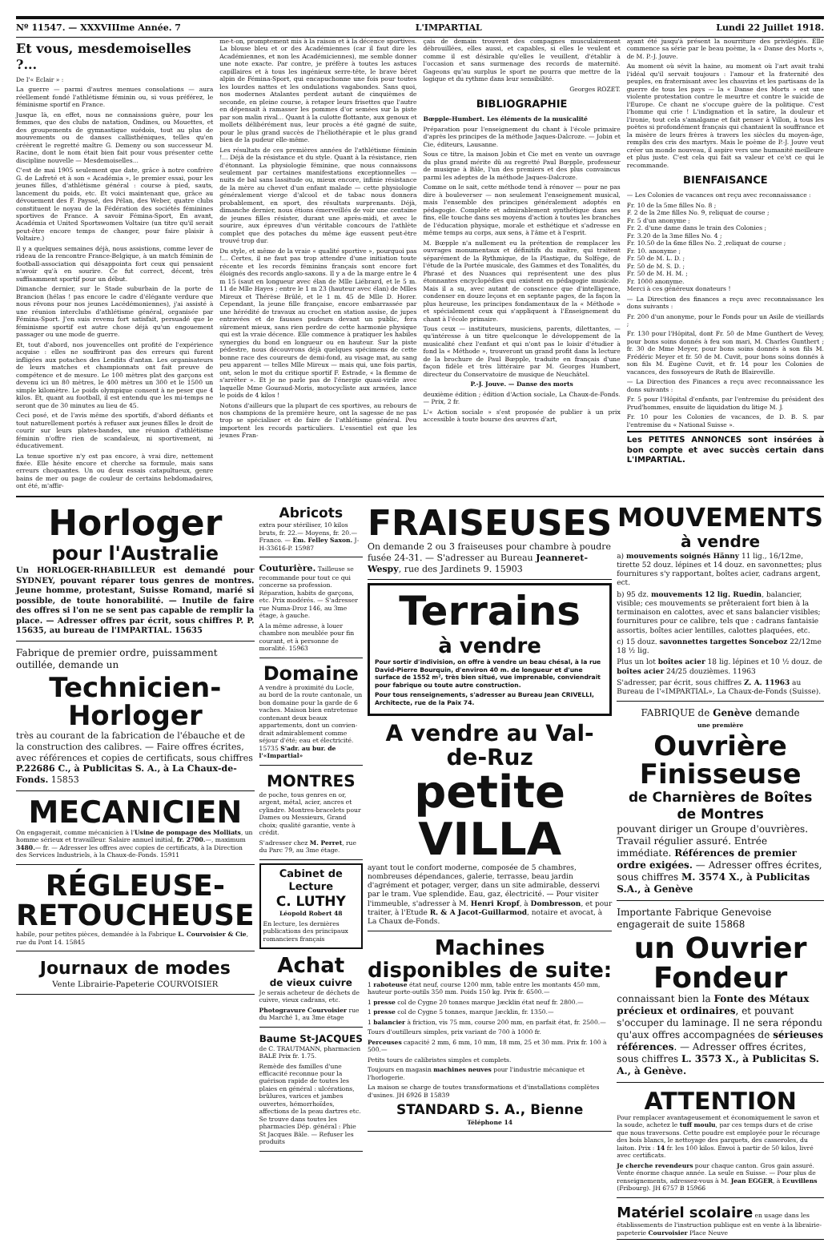Nº 11547. — XXXVIIIme Année. 7 L'IMPARTIAL Lundi 22 Juillet 1918.
Et vous, mesdemoiselles ?...
De l'« Eclair » :
La guerre — parmi d'autres menues consolations — aura réellement fondé l'athlétisme féminin ou, si vous préférez, le féminisme sportif en France.
Jusque là, en effet, nous ne connaissions guère, pour les femmes, que des clubs de natation, Ondines, ou Mouettes, et des groupements de gymnastique suédois, tout au plus de mouvements ou de danses callisthéniques, telles qu'en créèrent le regretté maître G. Demeny ou son successeur M. Racine, dont le nom était bien fait pour vous présenter cette discipline nouvelle — Mesdemoiselles...
C'est de mai 1905 seulement que date, grâce à notre confrère G. de Lafreté et à son « Académia », le premier essai, pour les jeunes filles, d'athlétisme général : course à pied, sauts, lancement du poids, etc. Et voici maintenant que, grâce au dévouement des F. Payssé, des Pélan, des Weber, quatre clubs constituent le noyau de la Fédération des sociétés féminines sportives de France. A savoir Fémina-Sport, En avant, Académia et United Sportswomen Voltaire (un titre qu'il serait peut-être encore temps de changer, pour faire plaisir à Voltaire.)
Il y a quelques semaines déjà, nous assistions, comme lever de rideau de la rencontre France-Belgique, à un match féminin de football-association qui désappointa fort ceux qui pensaient n'avoir qu'à en sourire. Ce fut correct, décent, très suffisamment sportif pour un début.
Dimanche dernier, sur le Stade suburbain de la porte de Brancion (hélas ! pas encore le cadre d'élégante verdure que nous rêvons pour nos jeunes Lacédémoniennes), j'ai assisté à une réunion interclubs d'athlétisme général, organisée par Fémina-Sport. J'en suis revenu fort satisfait, persuadé que le féminisme sportif est autre chose déjà qu'un engouement passager ou une mode de guerre.
Et, tout d'abord, nos jouvencelles ont profité de l'expérience acquise : elles ne souffriront pas des erreurs qui furent infligées aux potaches des Lendits d'antan. Les organisateurs de leurs matches et championnats ont fait preuve de compétence et de mesure. Le 100 mètres plat des garçons est devenu ici un 80 mètres, le 400 mètres un 300 et le 1500 un simple kilomètre. Le poids olympique consent à ne peser que 4 kilos. Et, quant au football, il est entendu que les mi-temps ne seront que de 30 minutes au lieu de 45.
Ceci posé, et de l'avis même des sportifs, d'abord défiants et tout naturellement portés à refuser aux jeunes filles le droit de courir sur leurs plates-bandes, une réunion d'athlétisme féminin n'offre rien de scandaleux, ni sportivement, ni éducativement.
La tenue sportive n'y est pas encore, à vrai dire, nettement fixée. Elle hésite encore et cherche sa formule, mais sans erreurs choquantes. Un ou deux essais catapultueux, genre bains de mer ou page de couleur de certains hebdomadaires, ont été, m'affir-
me-t-on, promptement mis à la raison et à la décence sportives. La blouse bleu et or des Académiennes (car il faut dire les Académiennes, et non les Académiciennes), me semble donner une note exacte. Par contre, je préfère à toutes les astuces capillaires et à tous les ingénieux serre-tête, le brave béret alpin de Fémina-Sport, qui encapuchonne une fois pour toutes les lourdes nattes et les ondulations vagabondes. Sans quoi, nos modernes Atalantes perdent autant de cinquièmes de seconde, en pleine course, à retaper leurs frisettes que l'autre en dépensait à ramasser les pommes d'or semées sur la piste par son malin rival... Quant à la culotte flottante, aux genoux et mollets délibérément nus, leur procès a été gagné de suite, pour le plus grand succès de l'héliothérapie et le plus grand bien de la pudeur elle-même.
Les résultats de ces premières années de l'athlétisme féminin !... Déjà de la résistance et du style. Quant à la résistance, rien d'étonnant. La physiologie féminine, que nous connaissons seulement par certaines manifestations exceptionnelles — nuits de bal sans lassitude ou, mieux encore, infinie résistance de la mère au chevet d'un enfant malade — cette physiologie généralement vierge d'alcool et de tabac nous donnera probablement, en sport, des résultats surprenants. Déjà, dimanche dernier, nous étions émerveillés de voir une centaine de jeunes filles résister, durant une après-midi, et avec le sourire, aux épreuves d'un véritable concours de l'athlète complet que des potaches du même âge eussent peut-être trouvé trop dur.
Du style, et même de la vraie « qualité sportive », pourquoi pas !... Certes, il ne faut pas trop attendre d'une initiation toute récente et les records féminins français sont encore fort éloignés des records anglo-saxons. Il y a de la marge entre le 4 m 15 (saut en longueur avec élan de Mlle Liébrard, et le 5 m. 11 de Mlle Hayes ; entre le 1 m 23 (hauteur avec élan) de Mlles Mireux et Thérèse Brûlé, et le 1 m. 45 de Mlle D. Horer. Cependant, la jeune fille française, encore embarrassée par une hérédité de travaux au crochet en station assise, de jupes entravées et de fausses pudeurs devant un public, fera sûrement mieux, sans rien perdre de cette harmonie physique qui est la vraie décence. Elle commence à pratiquer les habiles synergies du bond en longueur ou en hauteur. Sur la piste pédestre, nous découvrons déjà quelques spécimens de cette bonne race des coureurs de demi-fond, au visage mat, au sang peu apparent — telles Mlle Mireux — mais qui, une fois partis, ont, selon le mot du critique sportif F. Estrade, « la flemme de s'arrêter ». Et je ne parle pas de l'énergie quasi-virile avec laquelle Mme Gouraud-Moris, motocycliste aux armées, lance le poids de 4 kilos !
Notons d'ailleurs que la plupart de ces sportives, au rebours de nos champions de la première heure, ont la sagesse de ne pas trop se spécialiser et de faire de l'athlétisme général. Peu importent les records particuliers. L'essentiel est que les jeunes Fran-
çais de demain trouvent des compagnes musculairement débrouillées, elles aussi, et capables, si elles le veulent et comme il est désirable qu'elles le veuillent, d'établir à l'occasion et sans surmenage des records de maternité. Gageons qu'au surplus le sport ne pourra que mettre de la logique et du rythme dans leur sensibilité.
Georges ROZET.
BIBLIOGRAPHIE
Bœpple-Humbert. Les éléments de la musicalité
Préparation pour l'enseignement du chant à l'école primaire d'après les principes de la méthode Jaques-Dalcroze. — Jobin et Cie, éditeurs, Lausanne.
Sous ce titre, la maison Jobin et Cie met en vente un ouvrage du plus grand mérite dû au regretté Paul Bœpple, professeur de musique à Bâle, l'un des premiers et des plus convaincus parmi les adeptes de la méthode Jaques-Dalcroze.
Comme on le sait, cette méthode tend à rénover — pour ne pas dire à bouleverser — non seulement l'enseignement musical, mais l'ensemble des principes généralement adoptés en pédagogie. Complète et admirablement synthétique dans ses fins, elle touche dans ses moyens d'action à toutes les branches de l'éducation physique, morale et esthétique et s'adresse en même temps au corps, aux sens, à l'âme et à l'esprit.
M. Bœpple n'a nullement eu la prétention de remplacer les ouvrages monumentaux et définitifs du maître, qui traitent séparément de la Rythmique, de la Plastique, du Solfège, de l'étude de la Portée musicale, des Gammes et des Tonalités, du Phrasé et des Nuances qui représentent une des plus étonnantes encyclopédies qui existent en pédagogie musicale. Mais il a su, avec autant de conscience que d'intelligence, condenser en douze leçons et en septante pages, de la façon la plus heureuse, les principes fondamentaux de la « Méthode » et spécialement ceux qui s'appliquent à l'Enseignement du chant à l'école primaire.
Tous ceux — instituteurs, musiciens, parents, dilettantes, — qu'intéresse à un titre quelconque le développement de la musicalité chez l'enfant et qui n'ont pas le loisir d'étudier à fond la « Méthode », trouveront un grand profit dans la lecture de la brochure de Paul Bœpple, traduite en français d'une façon fidèle et très littéraire par M. Georges Humbert, directeur du Conservatoire de musique de Neuchâtel.
P.-J. Jouve. — Danse des morts
deuxième édition ; édition d'Action sociale, La Chaux-de-Fonds. — Prix, 2 fr.
L'« Action sociale » s'est proposée de publier à un prix accessible à toute bourse des œuvres d'art,
ayant été jusqu'à présent la nourriture des privilégiés. Elle commence sa série par le beau poème, la « Danse des Morts », de M. P.-J. Jouve.
Au moment où sévit la haine, au moment où l'art avait trahi l'idéal qu'il servait toujours : l'amour et la fraternité des peuples, en fraternisant avec les chauvins et les partisans de la guerre de tous les pays — la « Danse des Morts » est une violente protestation contre le meurtre et contre le suicide de l'Europe. Ce chant ne s'occupe guère de la politique. C'est l'homme qui crie ! L'indignation et la satire, la douleur et l'ironie, tout cela s'amalgame et fait penser à Villon, à tous les poètes si profondément français qui chantaient la souffrance et la misère de leurs frères à travers les siècles du moyen-âge, remplis des cris des martyrs. Mais le poème de P.-J. Jouve veut créer un monde nouveau, il aspire vers une humanité meilleure et plus juste. C'est cela qui fait sa valeur et ce'st ce qui le recommande.
BIENFAISANCE
— Les Colonies de vacances ont reçu avec reconnaissance :
Fr. 10 de la 5me filles No. 8 ;
F. 2 de la 2me filles No. 9, reliquat de course ;
Fr. 5 d'un anonyme ;
Fr. 2. d'une dame dans le train des Colonies ;
Fr. 3.20 de la 3me filles No. 4 ;
Fr. 10.50 de la 6me filles No. 2 ,reliquat de course ;
Fr. 10. anonyme ;
Fr. 50 de M. L. D. ;
Fr. 50 de M. S. D. ;
Fr. 50 de M. H. M. ;
Fr. 1000 anonyme.
Merci à ces généreux donateurs !
— La Direction des finances a reçu avec reconnaissance les dons suivants :
Fr. 200 d'un anonyme, pour le Fonds pour un Asile de vieillards ;
Fr. 130 pour l'Hôpital, dont Fr. 50 de Mme Gunthert de Vevey, pour bons soins donnés à feu son mari, M. Charles Gunthert ; fr. 30 de Mme Meyer, pour bons soins donnés à son fils M. Frédéric Meyer et fr. 50 de M. Cuvit, pour bons soins donnés à son fils M. Eugène Cuvit, et fr. 14 pour les Colonies de vacances, des fossoyeurs de Ruth de Blaireville.
— La Direction des Finances a reçu avec reconnaissance les dons suivants :
Fr. 5 pour l'Hôpital d'enfants, par l'entremise du président des Prud'hommes, ensuite de liquidation du litige M. J.
Fr. 10 pour les Colonies de vacances, de D. B. S. par l'entremise du « National Suisse ».
Les PETITES ANNONCES sont insérées à bon compte et avec succès certain dans L'IMPARTIAL.
Horloger
pour l'Australie
Un HORLOGER-RHABILLEUR est demandé pour SYDNEY, pouvant réparer tous genres de montres. Jeune homme, protestant, Suisse Romand, marié si possible, de toute honorabilité. — Inutile de faire des offres si l'on ne se sent pas capable de remplir la place. — Adresser offres par écrit, sous chiffres P. P. 15635, au bureau de l'IMPARTIAL. 15635
Fabrique de premier ordre, puissamment outillée, demande un
Technicien-Horloger
très au courant de la fabrication de l'ébauche et de la construction des calibres. — Faire offres écrites, avec références et copies de certificats, sous chiffres P.22686 C., à Publicitas S. A., à La Chaux-de-Fonds. 15853
MECANICIEN
On engagerait, comme mécanicien à l'Usine de pompage des Molliats, un homme sérieux et travailleur. Salaire annuel initial, fr. 2700.—, maximum 3480.— fr. — Adresser les offres avec copies de certificats, à la Direction des Services Industriels, à la Chaux-de-Fonds. 15911
RÉGLEUSE-RETOUCHEUSE
habile, pour petites pièces, demandée à la Fabrique L. Courvoisier & Cie, rue du Pont 14. 15845
Journaux de modes
Vente Librairie-Papeterie COURVOISIER
Abricots
extra pour stériliser, 10 kilos bruts, fr. 22.— Moyens, fr. 20.— Franco. — Em. Felley Saxon. J-H-33616-P. 15987
Couturière. Tailleuse se recommande pour tout ce qui concerne sa profession. Réparation, habits de garçons, etc. Prix modérés. — S'adresser rue Numa-Droz 146, au 3me étage, à gauche.
A la même adresse, à louer chambre non meublée pour fin courant, et à personne de moralité. 15963
Domaine
A vendre à proximité du Locle, au bord de la route cantonale, un bon domaine pour la garde de 6 vaches. Maison bien entretenue contenant deux beaux appartements, dont un convien­drait admirablement comme séjour d'été; eau et électricité. 15735 S'adr. au bur. de l'«Impartial»
MONTRES
de poche, tous genres en or, argent, métal, acier, ancres et cylindre. Montres-bracelets pour Dames ou Messieurs, Grand choix; qualité garantie, vente à crédit.
S'adresser chez M. Perret, rue du Parc 79, au 3me étage.
Cabinet de Lecture
C. LUTHY
Léopold Robert 48
En lecture, les dernières publications des principaux romanciers français
Achat
de vieux cuivre
Je serais acheteur de déchets de cuivre, vieux cadrans, etc.
Photogravure Courvoisier rue du Marché 1, au 3me étage
Baume St-JACQUES
de C. TRAUTMANN, pharmacien BALE Prix fr. 1.75.
Remède des familles d'une efficacité reconnue pour la guérison rapide de toutes les plaies en général : ulcérations, brûlures, varices et jambes ouvertes, hémorrhoïdes, affections de la peau dartres etc. Se trouve dans toutes les pharmacies Dép. général : Phie St Jacques Bâle. — Refuser les produits
FRAISEUSES
On demande 2 ou 3 fraiseuses pour chambre à poudre fusée 24-31. — S'adresser au Bureau Jeanneret-Wespy, rue des Jardinets 9. 15903
Terrains
à vendre
Pour sortir d'indivision, on offre à vendre un beau chésal, à la rue David-Pierre Bourquin, d'environ 40 m. de longueur et d'une surface de 1552 m², très bien situé, vue imprenable, conviendrait pour fabrique ou toute autre construction.
Pour tous renseignements, s'adresser au Bureau Jean CRIVELLI, Architecte, rue de la Paix 74.
A vendre au Val-de-Ruz
petite VILLA
ayant tout le confort moderne, composée de 5 chambres, nombreuses dépendances, galerie, terrasse, beau jardin d'agrément et potager, verger, dans un site admirable, desservi par le tram. Vue splendide. Eau, gaz, électricité. — Pour visiter l'immeuble, s'adresser à M. Henri Kropf, à Dombresson, et pour traiter, à l'Etude R. & A Jacot-Guillarmod, notaire et avocat, à La Chaux de-Fonds.
Machines disponibles de suite:
1 raboteuse état neuf, course 1200 mm, table entre les montants 450 mm, hauteur porte-outils 350 mm. Poids 150 kg. Prix fr. 6500.—
1 presse col de Cygne 20 tonnes marque Jæcklin état neuf fr. 2800.—
1 presse col de Cygne 5 tonnes, marque Jæcklin, fr. 1350.—
1 balancier à friction, vis 75 mm, course 200 mm, en parfait état, fr. 2500.—
Tours d'outilleurs simples, prix variant de 700 à 1000 fr.
Perceuses capacité 2 mm, 6 mm, 10 mm, 18 mm, 25 et 30 mm. Prix fr. 100 à 500.—
Petits tours de calibristes simples et complets.
Toujours en magasin machines neuves pour l'industrie mécanique et l'horlogerie.
La maison se charge de toutes transformations et d'installations complètes d'usines. JH 6926 B 15839
STANDARD S. A., Bienne
Téléphone 14
MOUVEMENTS
à vendre
a) mouvements soignés Hänny 11 lig., 16/12me, tirette 52 douz. lépines et 14 douz. en savonnettes; plus fournitures s'y rapportant, boîtes acier, cadrans argent, ect.
b) 95 dz. mouvements 12 lig. Ruedin, balancier, visible; ces mouvements se prêteraient fort bien à la terminaison en calottes, avec et sans balancier visibles; fournitures pour ce calibre, tels que : cadrans fantaisie assortis, boîtes acier lentilles, calottes plaquées, etc.
c) 15 douz. savonnettes targettes Sonceboz 22/12me 18 ½ lig.
Plus un lot boîtes acier 18 lig. lépines et 10 ½ douz. de boîtes acier 24/25 douzièmes. 11963
S'adresser, par écrit, sous chiffres Z. A. 11963 au Bureau de l'«IMPARTIAL», La Chaux-de-Fonds (Suisse).
FABRIQUE de Genève demande
une première
Ouvrière Finisseuse
de Charnières de Boîtes de Montres
pouvant diriger un Groupe d'ouvrières. Travail régulier assuré. Entrée immédiate. Références de premier ordre exigées. — Adresser offres écrites, sous chiffres M. 3574 X., à Publicitas S.A., à Genève
Importante Fabrique Genevoise engagerait de suite 15868
un Ouvrier Fondeur
connaissant bien la Fonte des Métaux précieux et ordinaires, et pouvant s'occuper du laminage. Il ne sera répondu qu'aux offres accompagnées de sérieuses références. — Adresser offres écrites, sous chiffres L. 3573 X., à Publicitas S. A., à Genève.
ATTENTION
Pour remplacer avantageusement et économiquement le savon et la soude, achetez le tuff moulu, par ces temps durs et de crise que nous traversons. Cette poudre est employée pour le récurage des bois blancs, le nettoyage des parquets, des casseroles, du laiton. Prix : 14 fr. les 100 kilos. Envoi à partir de 50 kilos, livré avec certificats.
Je cherche revendeurs pour chaque canton. Gros gain assuré. Vente énorme chaque année. La seule en Suisse. — Pour plus de renseignements, adressez-vous à M. Jean EGGER, à Ecuvillens (Fribourg). JH 6757 B 15966
Matériel scolaire en usage dans les établissements de l'instruction publique est en vente à la librairie-papeterie Courvoisier Place Neuve